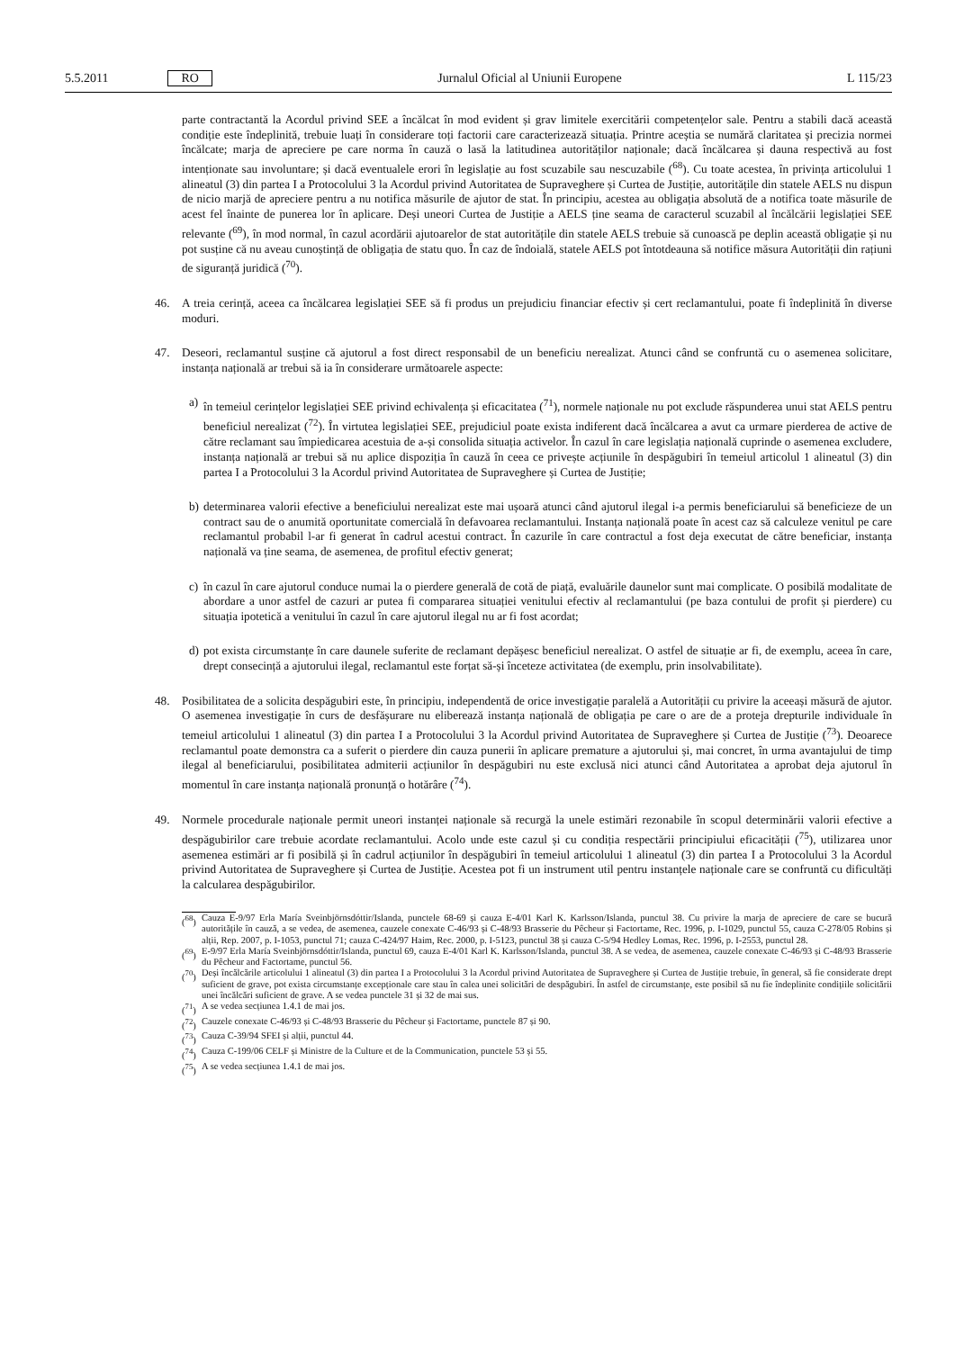5.5.2011 RO Jurnalul Oficial al Uniunii Europene L 115/23
parte contractantă la Acordul privind SEE a încălcat în mod evident și grav limitele exercitării competențelor sale. Pentru a stabili dacă această condiție este îndeplinită, trebuie luați în considerare toți factorii care caracterizează situația. Printre aceștia se numără claritatea și precizia normei încălcate; marja de apreciere pe care norma în cauză o lasă la latitudinea autorităților naționale; dacă încălcarea și dauna respectivă au fost intenționate sau involuntare; și dacă eventualele erori în legislație au fost scuzabile sau nescuzabile (<sup>68</sup>). Cu toate acestea, în privința articolului 1 alineatul (3) din partea I a Protocolului 3 la Acordul privind Autoritatea de Supraveghere și Curtea de Justiție, autoritățile din statele AELS nu dispun de nicio marjă de apreciere pentru a nu notifica măsurile de ajutor de stat. În principiu, acestea au obligația absolută de a notifica toate măsurile de acest fel înainte de punerea lor în aplicare. Deși uneori Curtea de Justiție a AELS ține seama de caracterul scuzabil al încălcării legislației SEE relevante (<sup>69</sup>), în mod normal, în cazul acordării ajutoarelor de stat autoritățile din statele AELS trebuie să cunoască pe deplin această obligație și nu pot susține că nu aveau cunoștință de obligația de statu quo. În caz de îndoială, statele AELS pot întotdeauna să notifice măsura Autorității din rațiuni de siguranță juridică (<sup>70</sup>).
46.
A treia cerință, aceea ca încălcarea legislației SEE să fi produs un prejudiciu financiar efectiv și cert reclamantului, poate fi îndeplinită în diverse moduri.
47.
Deseori, reclamantul susține că ajutorul a fost direct responsabil de un beneficiu nerealizat. Atunci când se confruntă cu o asemenea solicitare, instanța națională ar trebui să ia în considerare următoarele aspecte:
a)
în temeiul cerințelor legislației SEE privind echivalența și eficacitatea (<sup>71</sup>), normele naționale nu pot exclude răspunderea unui stat AELS pentru beneficiul nerealizat (<sup>72</sup>). În virtutea legislației SEE, prejudiciul poate exista indiferent dacă încălcarea a avut ca urmare pierderea de active de către reclamant sau împiedicarea acestuia de a-și consolida situația activelor. În cazul în care legislația națională cuprinde o asemenea excludere, instanța națională ar trebui să nu aplice dispoziția în cauză în ceea ce privește acțiunile în despăgubiri în temeiul articolul 1 alineatul (3) din partea I a Protocolului 3 la Acordul privind Autoritatea de Supraveghere și Curtea de Justiție;
b)
determinarea valorii efective a beneficiului nerealizat este mai ușoară atunci când ajutorul ilegal i-a permis beneficiarului să beneficieze de un contract sau de o anumită oportunitate comercială în defavoarea reclamantului. Instanța națională poate în acest caz să calculeze venitul pe care reclamantul probabil l-ar fi generat în cadrul acestui contract. În cazurile în care contractul a fost deja executat de către beneficiar, instanța națională va ține seama, de asemenea, de profitul efectiv generat;
c)
în cazul în care ajutorul conduce numai la o pierdere generală de cotă de piață, evaluările daunelor sunt mai complicate. O posibilă modalitate de abordare a unor astfel de cazuri ar putea fi compararea situației venitului efectiv al reclamantului (pe baza contului de profit și pierdere) cu situația ipotetică a venitului în cazul în care ajutorul ilegal nu ar fi fost acordat;
d)
pot exista circumstanțe în care daunele suferite de reclamant depășesc beneficiul nerealizat. O astfel de situație ar fi, de exemplu, aceea în care, drept consecință a ajutorului ilegal, reclamantul este forțat să-și înceteze activitatea (de exemplu, prin insolvabilitate).
48.
Posibilitatea de a solicita despăgubiri este, în principiu, independentă de orice investigație paralelă a Autorității cu privire la aceeași măsură de ajutor. O asemenea investigație în curs de desfășurare nu eliberează instanța națională de obligația pe care o are de a proteja drepturile individuale în temeiul articolului 1 alineatul (3) din partea I a Protocolului 3 la Acordul privind Autoritatea de Supraveghere și Curtea de Justiție (<sup>73</sup>). Deoarece reclamantul poate demonstra ca a suferit o pierdere din cauza punerii în aplicare premature a ajutorului și, mai concret, în urma avantajului de timp ilegal al beneficiarului, posibilitatea admiterii acțiunilor în despăgubiri nu este exclusă nici atunci când Autoritatea a aprobat deja ajutorul în momentul în care instanța națională pronunță o hotărâre (<sup>74</sup>).
49.
Normele procedurale naționale permit uneori instanței naționale să recurgă la unele estimări rezonabile în scopul determinării valorii efective a despăgubirilor care trebuie acordate reclamantului. Acolo unde este cazul și cu condiția respectării principiului eficacității (<sup>75</sup>), utilizarea unor asemenea estimări ar fi posibilă și în cadrul acțiunilor în despăgubiri în temeiul articolului 1 alineatul (3) din partea I a Protocolului 3 la Acordul privind Autoritatea de Supraveghere și Curtea de Justiție. Acestea pot fi un instrument util pentru instanțele naționale care se confruntă cu dificultăți la calcularea despăgubirilor.
(<sup>68</sup>) Cauza E-9/97 Erla María Sveinbjörnsdóttir/Islanda, punctele 68-69 și cauza E-4/01 Karl K. Karlsson/Islanda, punctul 38. Cu privire la marja de apreciere de care se bucură autoritățile în cauză, a se vedea, de asemenea, cauzele conexate C-46/93 și C-48/93 Brasserie du Pêcheur și Factortame, Rec. 1996, p. I-1029, punctul 55, cauza C-278/05 Robins și alții, Rep. 2007, p. I-1053, punctul 71; cauza C-424/97 Haim, Rec. 2000, p. I-5123, punctul 38 și cauza C-5/94 Hedley Lomas, Rec. 1996, p. I-2553, punctul 28.
(<sup>69</sup>) E-9/97 Erla María Sveinbjörnsdóttir/Islanda, punctul 69, cauza E-4/01 Karl K. Karlsson/Islanda, punctul 38. A se vedea, de asemenea, cauzele conexate C-46/93 și C-48/93 Brasserie du Pêcheur and Factortame, punctul 56.
(<sup>70</sup>) Deși încălcările articolului 1 alineatul (3) din partea I a Protocolului 3 la Acordul privind Autoritatea de Supraveghere și Curtea de Justiție trebuie, în general, să fie considerate drept suficient de grave, pot exista circumstanțe excepționale care stau în calea unei solicitări de despăgubiri. În astfel de circumstanțe, este posibil să nu fie îndeplinite condițiile solicitării unei încălcări suficient de grave. A se vedea punctele 31 și 32 de mai sus.
(<sup>71</sup>) A se vedea secțiunea 1.4.1 de mai jos.
(<sup>72</sup>) Cauzele conexate C-46/93 și C-48/93 Brasserie du Pêcheur și Factortame, punctele 87 și 90.
(<sup>73</sup>) Cauza C-39/94 SFEI și alții, punctul 44.
(<sup>74</sup>) Cauza C-199/06 CELF și Ministre de la Culture et de la Communication, punctele 53 și 55.
(<sup>75</sup>) A se vedea secțiunea 1.4.1 de mai jos.